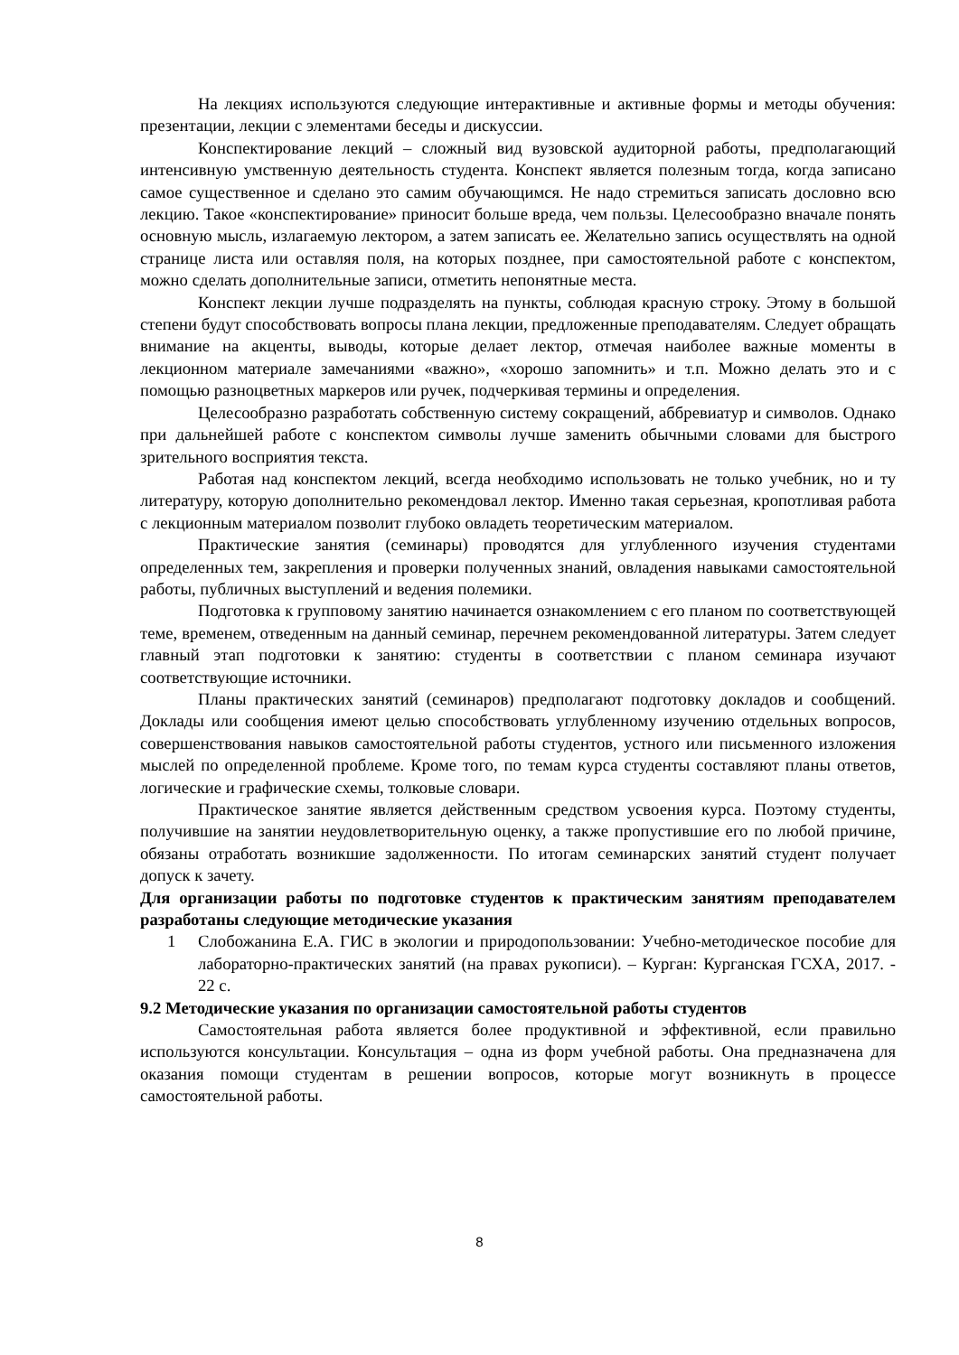На лекциях используются следующие интерактивные и активные формы и методы обучения: презентации, лекции с элементами беседы и дискуссии.
Конспектирование лекций – сложный вид вузовской аудиторной работы, предполагающий интенсивную умственную деятельность студента. Конспект является полезным тогда, когда записано самое существенное и сделано это самим обучающимся. Не надо стремиться записать дословно всю лекцию. Такое «конспектирование» приносит больше вреда, чем пользы. Целесообразно вначале понять основную мысль, излагаемую лектором, а затем записать ее. Желательно запись осуществлять на одной странице листа или оставляя поля, на которых позднее, при самостоятельной работе с конспектом, можно сделать дополнительные записи, отметить непонятные места.
Конспект лекции лучше подразделять на пункты, соблюдая красную строку. Этому в большой степени будут способствовать вопросы плана лекции, предложенные преподавателям. Следует обращать внимание на акценты, выводы, которые делает лектор, отмечая наиболее важные моменты в лекционном материале замечаниями «важно», «хорошо запомнить» и т.п. Можно делать это и с помощью разноцветных маркеров или ручек, подчеркивая термины и определения.
Целесообразно разработать собственную систему сокращений, аббревиатур и символов. Однако при дальнейшей работе с конспектом символы лучше заменить обычными словами для быстрого зрительного восприятия текста.
Работая над конспектом лекций, всегда необходимо использовать не только учебник, но и ту литературу, которую дополнительно рекомендовал лектор. Именно такая серьезная, кропотливая работа с лекционным материалом позволит глубоко овладеть теоретическим материалом.
Практические занятия (семинары) проводятся для углубленного изучения студентами определенных тем, закрепления и проверки полученных знаний, овладения навыками самостоятельной работы, публичных выступлений и ведения полемики.
Подготовка к групповому занятию начинается ознакомлением с его планом по соответствующей теме, временем, отведенным на данный семинар, перечнем рекомендованной литературы. Затем следует главный этап подготовки к занятию: студенты в соответствии с планом семинара изучают соответствующие источники.
Планы практических занятий (семинаров) предполагают подготовку докладов и сообщений. Доклады или сообщения имеют целью способствовать углубленному изучению отдельных вопросов, совершенствования навыков самостоятельной работы студентов, устного или письменного изложения мыслей по определенной проблеме. Кроме того, по темам курса студенты составляют планы ответов, логические и графические схемы, толковые словари.
Практическое занятие является действенным средством усвоения курса. Поэтому студенты, получившие на занятии неудовлетворительную оценку, а также пропустившие его по любой причине, обязаны отработать возникшие задолженности. По итогам семинарских занятий студент получает допуск к зачету.
Для организации работы по подготовке студентов к практическим занятиям преподавателем разработаны следующие методические указания
1 Слобожанина Е.А. ГИС в экологии и природопользовании: Учебно-методическое пособие для лабораторно-практических занятий (на правах рукописи). – Курган: Курганская ГСХА, 2017. - 22 с.
9.2 Методические указания по организации самостоятельной работы студентов
Самостоятельная работа является более продуктивной и эффективной, если правильно используются консультации. Консультация – одна из форм учебной работы. Она предназначена для оказания помощи студентам в решении вопросов, которые могут возникнуть в процессе самостоятельной работы.
8